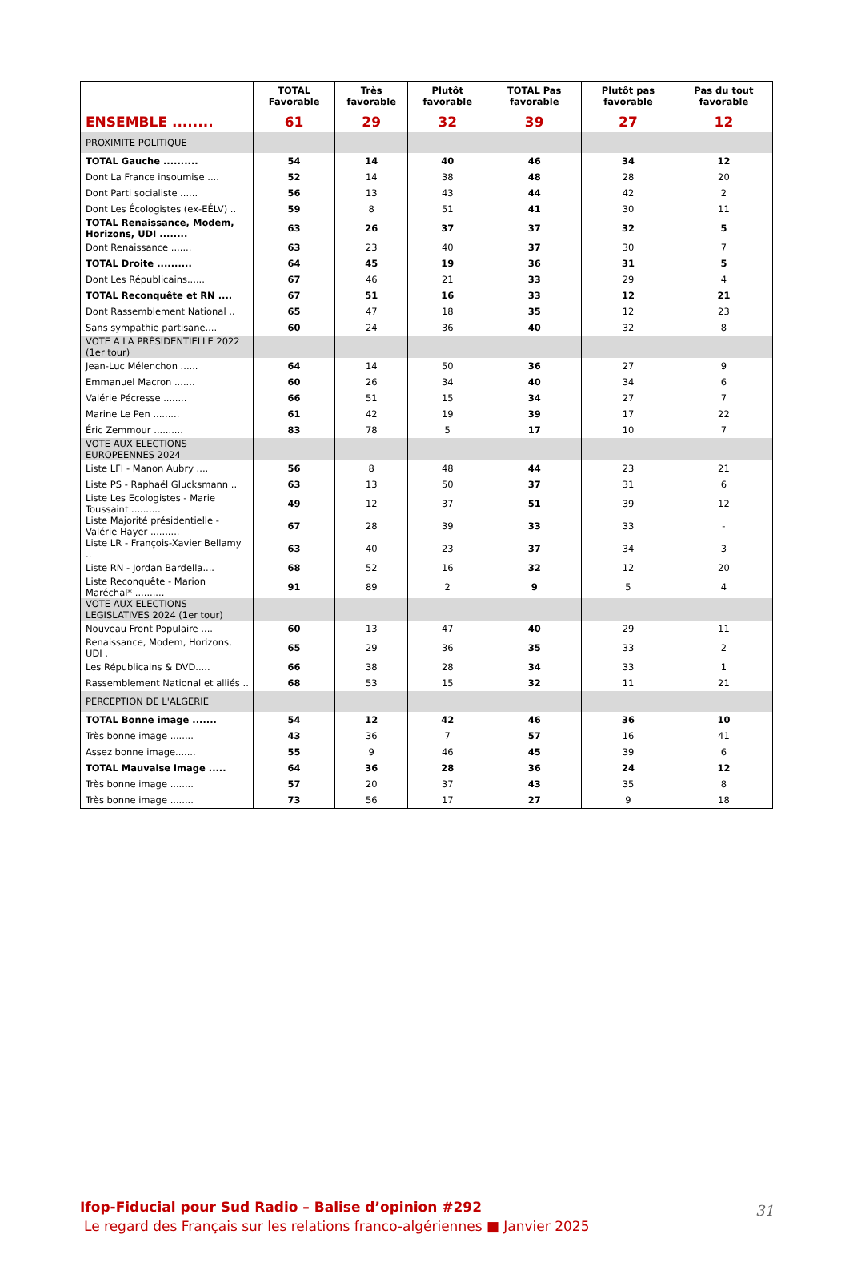| | TOTAL Favorable | Très favorable | Plutôt favorable | TOTAL Pas favorable | Plutôt pas favorable | Pas du tout favorable |
| --- | --- | --- | --- | --- | --- | --- |
| ENSEMBLE ........ | 61 | 29 | 32 | 39 | 27 | 12 |
| PROXIMITE POLITIQUE | | | | | | |
| TOTAL Gauche .......... | 54 | 14 | 40 | 46 | 34 | 12 |
| Dont La France insoumise .... | 52 | 14 | 38 | 48 | 28 | 20 |
| Dont Parti socialiste ...... | 56 | 13 | 43 | 44 | 42 | 2 |
| Dont Les Écologistes (ex-EÉLV) .. | 59 | 8 | 51 | 41 | 30 | 11 |
| TOTAL Renaissance, Modem, Horizons, UDI ........ | 63 | 26 | 37 | 37 | 32 | 5 |
| Dont Renaissance ....... | 63 | 23 | 40 | 37 | 30 | 7 |
| TOTAL Droite .......... | 64 | 45 | 19 | 36 | 31 | 5 |
| Dont Les Républicains...... | 67 | 46 | 21 | 33 | 29 | 4 |
| TOTAL Reconquête et RN .... | 67 | 51 | 16 | 33 | 12 | 21 |
| Dont Rassemblement National .. | 65 | 47 | 18 | 35 | 12 | 23 |
| Sans sympathie partisane.... | 60 | 24 | 36 | 40 | 32 | 8 |
| VOTE A LA PRÉSIDENTIELLE 2022 (1er tour) | | | | | | |
| Jean-Luc Mélenchon ...... | 64 | 14 | 50 | 36 | 27 | 9 |
| Emmanuel Macron ....... | 60 | 26 | 34 | 40 | 34 | 6 |
| Valérie Pécresse ........ | 66 | 51 | 15 | 34 | 27 | 7 |
| Marine Le Pen ......... | 61 | 42 | 19 | 39 | 17 | 22 |
| Éric Zemmour .......... | 83 | 78 | 5 | 17 | 10 | 7 |
| VOTE AUX ELECTIONS EUROPEENNES 2024 | | | | | | |
| Liste LFI - Manon Aubry .... | 56 | 8 | 48 | 44 | 23 | 21 |
| Liste PS - Raphaël Glucksmann .. | 63 | 13 | 50 | 37 | 31 | 6 |
| Liste Les Ecologistes - Marie Toussaint .......... | 49 | 12 | 37 | 51 | 39 | 12 |
| Liste Majorité présidentielle - Valérie Hayer .......... | 67 | 28 | 39 | 33 | 33 | - |
| Liste LR - François-Xavier Bellamy .. | 63 | 40 | 23 | 37 | 34 | 3 |
| Liste RN - Jordan Bardella.... | 68 | 52 | 16 | 32 | 12 | 20 |
| Liste Reconquête - Marion Maréchal* .......... | 91 | 89 | 2 | 9 | 5 | 4 |
| VOTE AUX ELECTIONS LEGISLATIVES 2024 (1er tour) | | | | | | |
| Nouveau Front Populaire .... | 60 | 13 | 47 | 40 | 29 | 11 |
| Renaissance, Modem, Horizons, UDI . | 65 | 29 | 36 | 35 | 33 | 2 |
| Les Républicains & DVD..... | 66 | 38 | 28 | 34 | 33 | 1 |
| Rassemblement National et alliés .. | 68 | 53 | 15 | 32 | 11 | 21 |
| PERCEPTION DE L'ALGERIE | | | | | | |
| TOTAL Bonne image ....... | 54 | 12 | 42 | 46 | 36 | 10 |
| Très bonne image ........ | 43 | 36 | 7 | 57 | 16 | 41 |
| Assez bonne image....... | 55 | 9 | 46 | 45 | 39 | 6 |
| TOTAL Mauvaise image ..... | 64 | 36 | 28 | 36 | 24 | 12 |
| Très bonne image ........ | 57 | 20 | 37 | 43 | 35 | 8 |
| Très bonne image ........ | 73 | 56 | 17 | 27 | 9 | 18 |
Ifop-Fiducial pour Sud Radio – Balise d’opinion #292
Le regard des Français sur les relations franco-algériennes ■ Janvier 2025
31